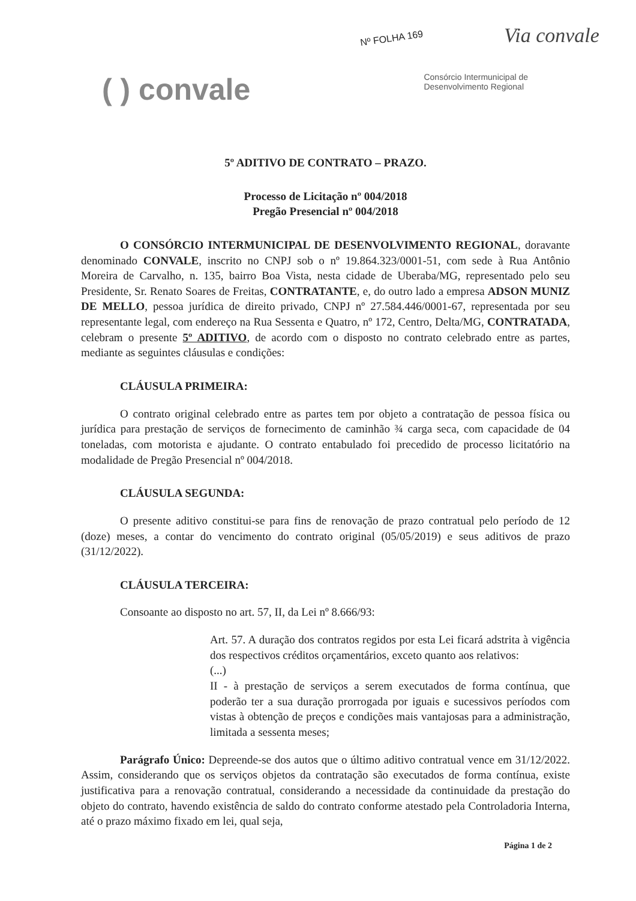Nº FOLHA 169 Via convale
( ) convale
Consórcio Intermunicipal de
Desenvolvimento Regional
5º ADITIVO DE CONTRATO – PRAZO.
Processo de Licitação nº 004/2018
Pregão Presencial nº 004/2018
O CONSÓRCIO INTERMUNICIPAL DE DESENVOLVIMENTO REGIONAL, doravante denominado CONVALE, inscrito no CNPJ sob o nº 19.864.323/0001-51, com sede à Rua Antônio Moreira de Carvalho, n. 135, bairro Boa Vista, nesta cidade de Uberaba/MG, representado pelo seu Presidente, Sr. Renato Soares de Freitas, CONTRATANTE, e, do outro lado a empresa ADSON MUNIZ DE MELLO, pessoa jurídica de direito privado, CNPJ nº 27.584.446/0001-67, representada por seu representante legal, com endereço na Rua Sessenta e Quatro, nº 172, Centro, Delta/MG, CONTRATADA, celebram o presente 5º ADITIVO, de acordo com o disposto no contrato celebrado entre as partes, mediante as seguintes cláusulas e condições:
CLÁUSULA PRIMEIRA:
O contrato original celebrado entre as partes tem por objeto a contratação de pessoa física ou jurídica para prestação de serviços de fornecimento de caminhão ¾ carga seca, com capacidade de 04 toneladas, com motorista e ajudante. O contrato entabulado foi precedido de processo licitatório na modalidade de Pregão Presencial nº 004/2018.
CLÁUSULA SEGUNDA:
O presente aditivo constitui-se para fins de renovação de prazo contratual pelo período de 12 (doze) meses, a contar do vencimento do contrato original (05/05/2019) e seus aditivos de prazo (31/12/2022).
CLÁUSULA TERCEIRA:
Consoante ao disposto no art. 57, II, da Lei nº 8.666/93:
Art. 57. A duração dos contratos regidos por esta Lei ficará adstrita à vigência dos respectivos créditos orçamentários, exceto quanto aos relativos:
(...)
II - à prestação de serviços a serem executados de forma contínua, que poderão ter a sua duração prorrogada por iguais e sucessivos períodos com vistas à obtenção de preços e condições mais vantajosas para a administração, limitada a sessenta meses;
Parágrafo Único: Depreende-se dos autos que o último aditivo contratual vence em 31/12/2022. Assim, considerando que os serviços objetos da contratação são executados de forma contínua, existe justificativa para a renovação contratual, considerando a necessidade da continuidade da prestação do objeto do contrato, havendo existência de saldo do contrato conforme atestado pela Controladoria Interna, até o prazo máximo fixado em lei, qual seja,
Página 1 de 2